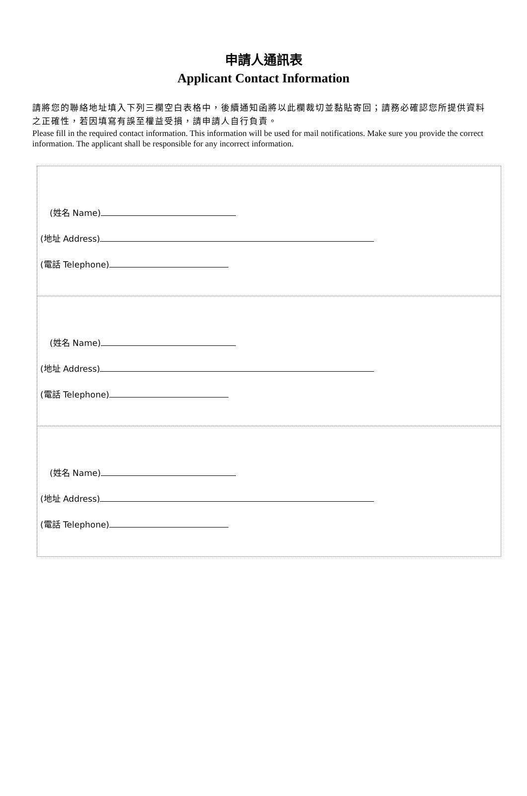申請人通訊表
Applicant Contact Information
請將您的聯絡地址填入下列三欄空白表格中，後續通知函將以此欄裁切並黏貼寄回；請務必確認您所提供資料之正確性，若因填寫有誤至權益受損，請申請人自行負責。
Please fill in the required contact information. This information will be used for mail notifications. Make sure you provide the correct information. The applicant shall be responsible for any incorrect information.
(姓名 Name)
(地址 Address)
(電話 Telephone)
(姓名 Name)
(地址 Address)
(電話 Telephone)
(姓名 Name)
(地址 Address)
(電話 Telephone)